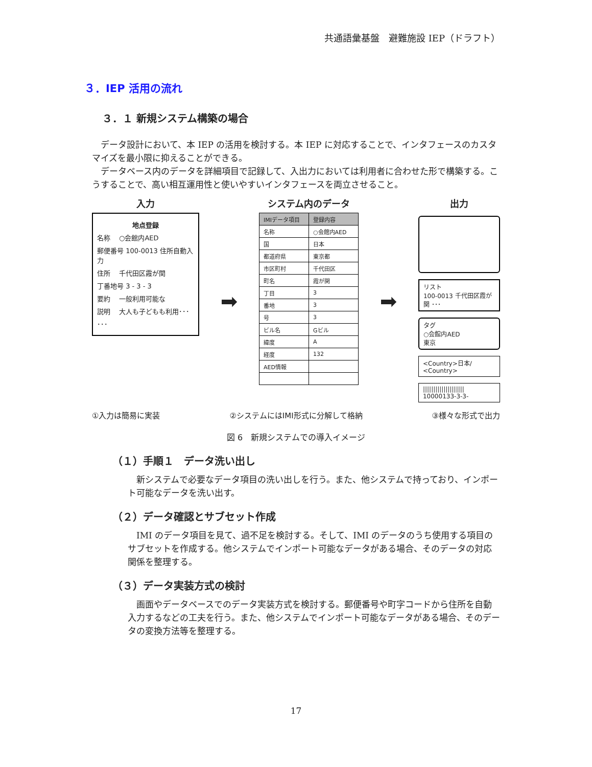共通語彙基盤　避難施設 IEP（ドラフト）
３．IEP 活用の流れ
３．１ 新規システム構築の場合
データ設計において、本 IEP の活用を検討する。本 IEP に対応することで、インタフェースのカスタマイズを最小限に抑えることができる。
データベース内のデータを詳細項目で記録して、入出力においては利用者に合わせた形で構築する。こうすることで、高い相互運用性と使いやすいインタフェースを両立させること。
入力
地点登録
名称　 ○会館内AED
郵便番号 100-0013 住所自動入力
住所　 千代田区霞が関
丁番地号 3 - 3 - 3
要約　 一般利用可能な
説明　 大人も子どもも利用･･･
･･･
➡
システム内のデータ
| IMIデータ項目 | 登録内容 |
| --- | --- |
| 名称 | ○会館内AED |
| 国 | 日本 |
| 都道府県 | 東京都 |
| 市区町村 | 千代田区 |
| 町名 | 霞が関 |
| 丁目 | 3 |
| 番地 | 3 |
| 号 | 3 |
| ビル名 | Gビル |
| 緯度 | A |
| 経度 | 132 |
| AED情報 | |
➡
出力
リスト
100-0013 千代田区霞が関 ･･･
タグ
○会館内AED
東京
<Country>日本/ <Country>
||||||||||||||||||||
10000133-3-3-
①入力は簡易に実装 ②システムにはIMI形式に分解して格納 ③様々な形式で出力
図 6　新規システムでの導入イメージ
（１）手順１　データ洗い出し
新システムで必要なデータ項目の洗い出しを行う。また、他システムで持っており、インポート可能なデータを洗い出す。
（２）データ確認とサブセット作成
IMI のデータ項目を見て、過不足を検討する。そして、IMI のデータのうち使用する項目のサブセットを作成する。他システムでインポート可能なデータがある場合、そのデータの対応関係を整理する。
（３）データ実装方式の検討
画面やデータベースでのデータ実装方式を検討する。郵便番号や町字コードから住所を自動入力するなどの工夫を行う。また、他システムでインポート可能なデータがある場合、そのデータの変換方法等を整理する。
17